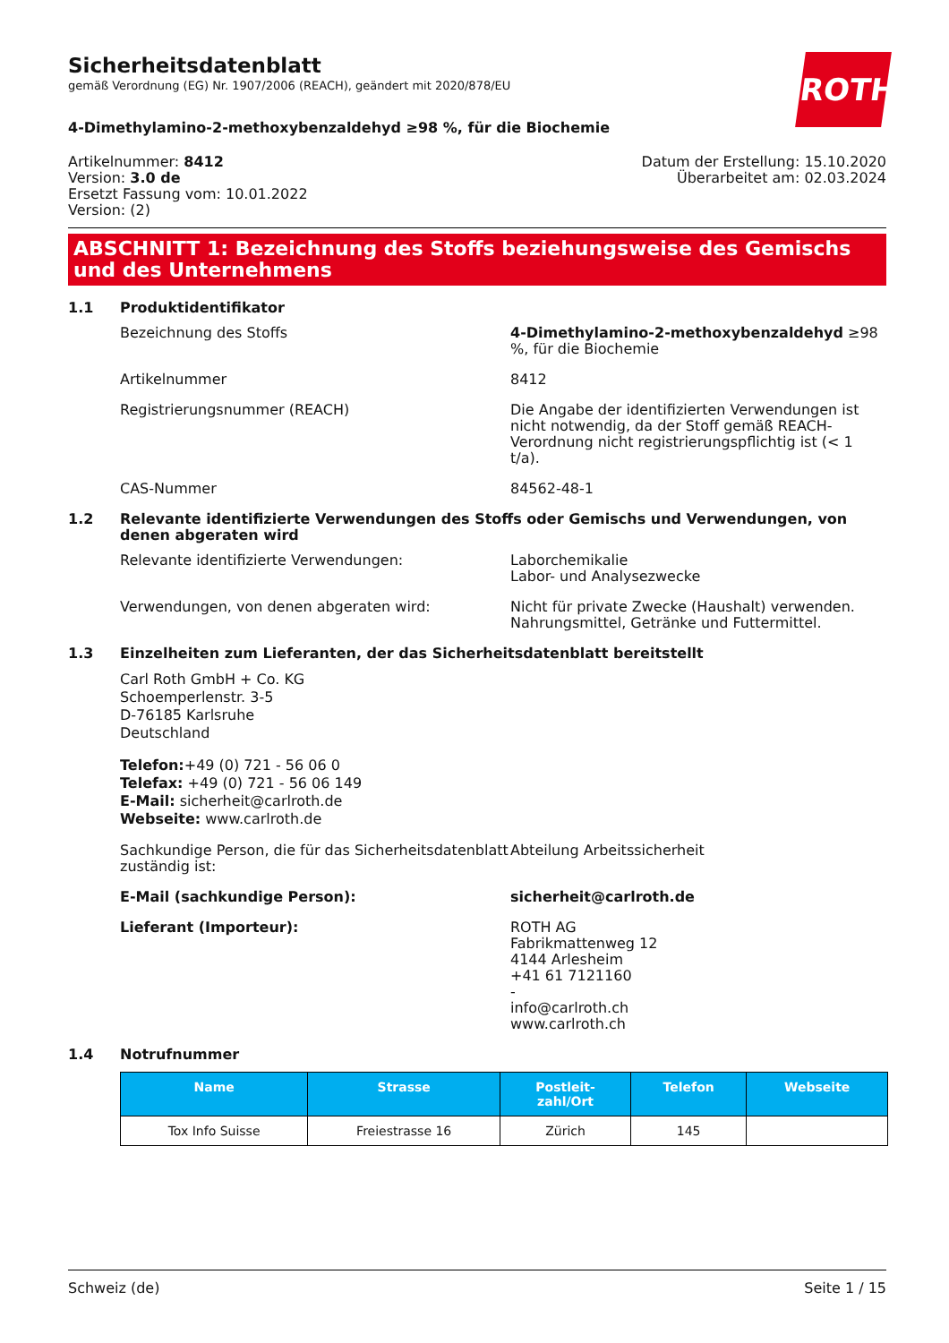ROTH
Sicherheitsdatenblatt
gemäß Verordnung (EG) Nr. 1907/2006 (REACH), geändert mit 2020/878/EU
4-Dimethylamino-2-methoxybenzaldehyd ≥98 %, für die Biochemie
Artikelnummer: 8412
Version: 3.0 de
Ersetzt Fassung vom: 10.01.2022
Version: (2)
Datum der Erstellung: 15.10.2020
Überarbeitet am: 02.03.2024
ABSCHNITT 1: Bezeichnung des Stoffs beziehungsweise des Gemischs und des Unternehmens
1.1 Produktidentifikator
Bezeichnung des Stoffs 4-Dimethylamino-2-methoxybenzaldehyd ≥98 %, für die Biochemie
Artikelnummer 8412
Registrierungsnummer (REACH) Die Angabe der identifizierten Verwendungen ist nicht notwendig, da der Stoff gemäß REACH-Verordnung nicht registrierungspflichtig ist (< 1 t/a).
CAS-Nummer 84562-48-1
1.2 Relevante identifizierte Verwendungen des Stoffs oder Gemischs und Verwendungen, von denen abgeraten wird
Relevante identifizierte Verwendungen: Laborchemikalie
Labor- und Analysezwecke
Verwendungen, von denen abgeraten wird: Nicht für private Zwecke (Haushalt) verwenden.
Nahrungsmittel, Getränke und Futtermittel.
1.3 Einzelheiten zum Lieferanten, der das Sicherheitsdatenblatt bereitstellt
Carl Roth GmbH + Co. KG
Schoemperlenstr. 3-5
D-76185 Karlsruhe
Deutschland
Telefon:+49 (0) 721 - 56 06 0
Telefax: +49 (0) 721 - 56 06 149
E-Mail: sicherheit@carlroth.de
Webseite: www.carlroth.de
Sachkundige Person, die für das Sicherheitsdatenblatt zuständig ist:
Abteilung Arbeitssicherheit
E-Mail (sachkundige Person): sicherheit@carlroth.de
Lieferant (Importeur): ROTH AG
Fabrikmattenweg 12
4144 Arlesheim
+41 61 7121160
-
info@carlroth.ch
www.carlroth.ch
1.4 Notrufnummer
| Name | Strasse | Postleit- zahl/Ort | Telefon | Webseite |
| --- | --- | --- | --- | --- |
| Tox Info Suisse | Freiestrasse 16 | Zürich | 145 | |
Schweiz (de) Seite 1 / 15